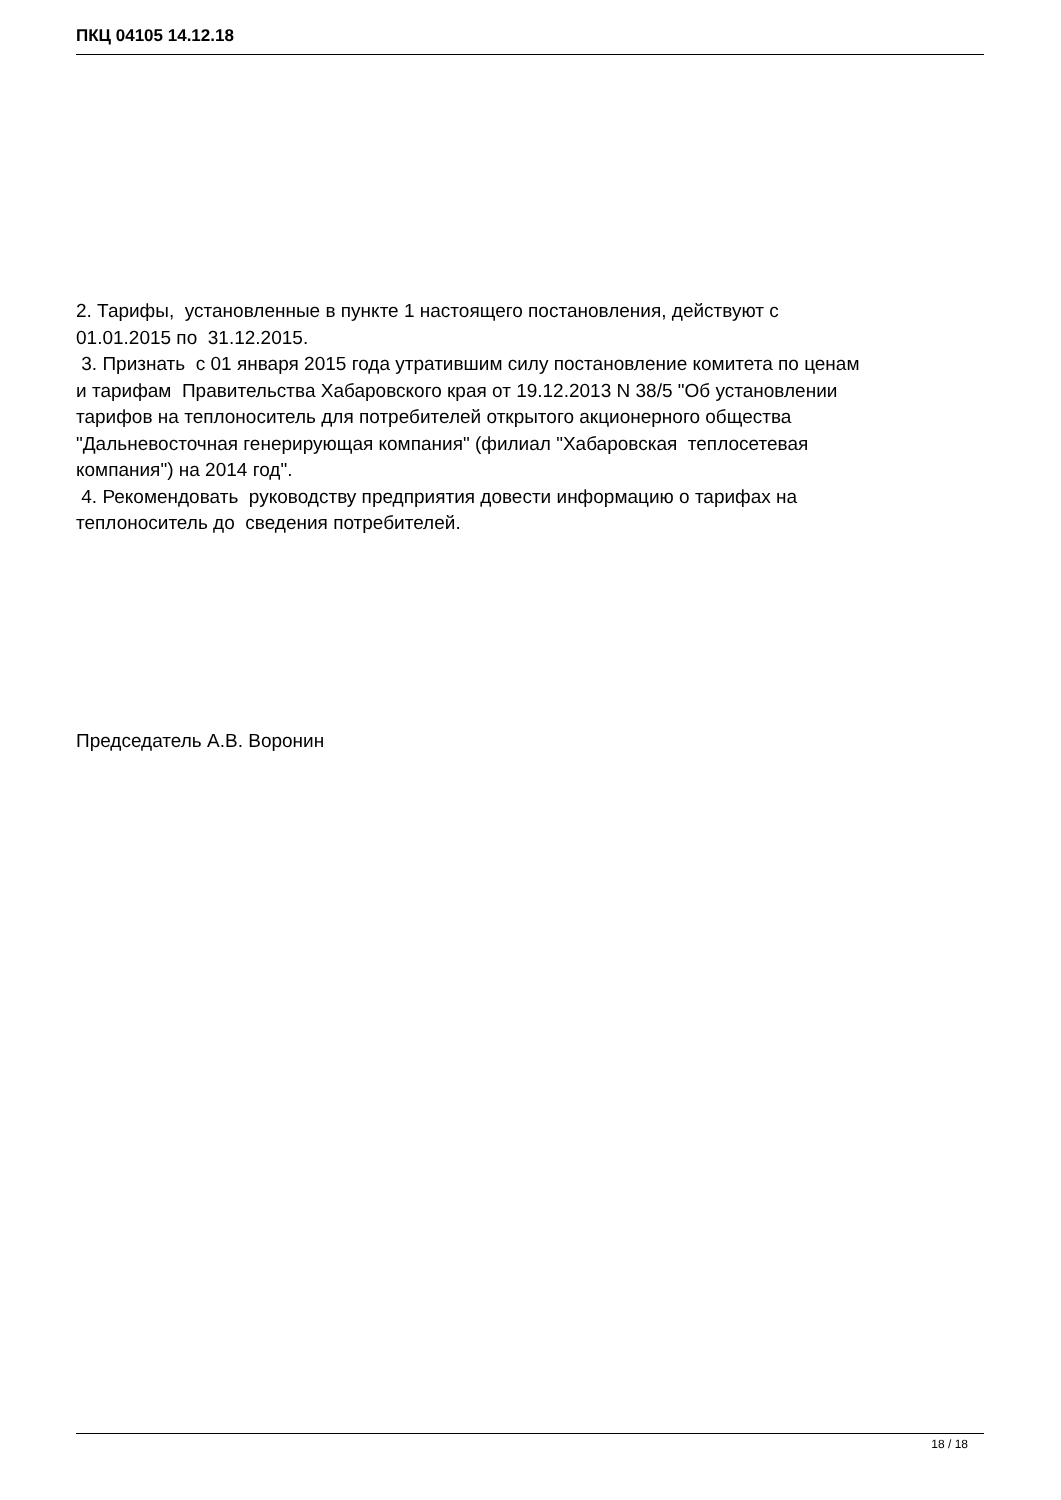ПКЦ 04105 14.12.18
2. Тарифы, установленные в пункте 1 настоящего постановления, действуют с 01.01.2015 по 31.12.2015. 3. Признать с 01 января 2015 года утратившим силу постановление комитета по ценам и тарифам Правительства Хабаровского края от 19.12.2013 N 38/5 "Об установлении тарифов на теплоноситель для потребителей открытого акционерного общества "Дальневосточная генерирующая компания" (филиал "Хабаровская теплосетевая компания") на 2014 год". 4. Рекомендовать руководству предприятия довести информацию о тарифах на теплоноситель до сведения потребителей.
Председатель А.В. Воронин
18 / 18